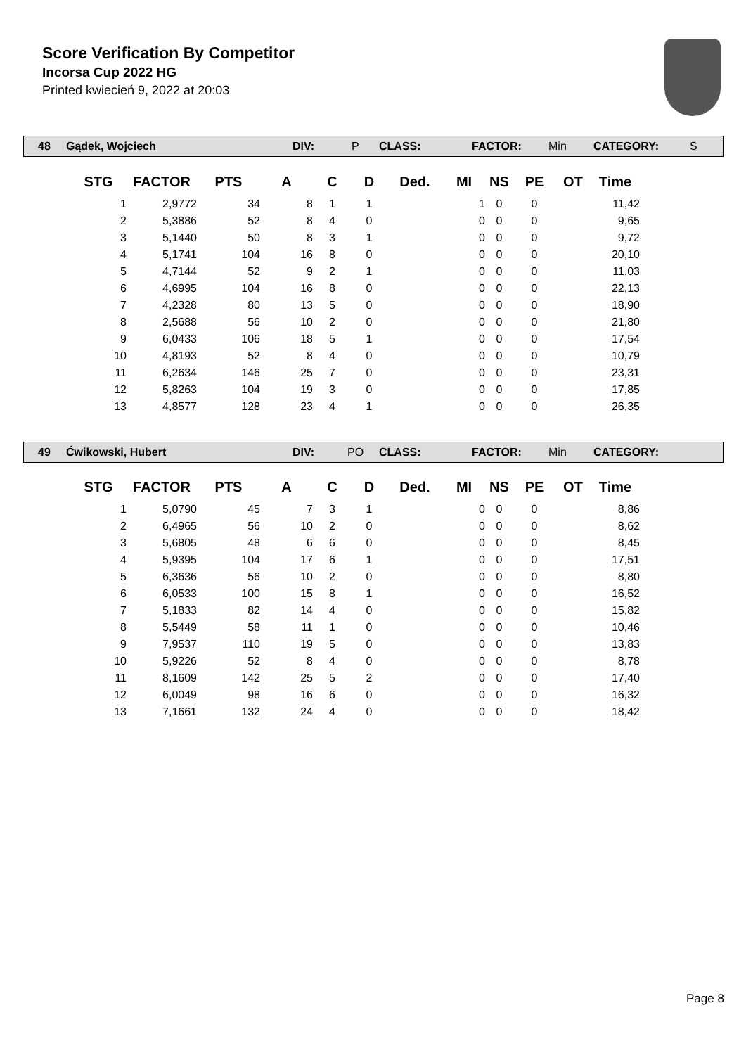Score Verification By Competitor
Incorsa Cup 2022 HG
Printed kwiecień 9, 2022 at 20:03
48 Gądek, Wojciech DIV: P CLASS: FACTOR: Min CATEGORY: S
| STG | FACTOR | PTS | A | C | D | Ded. | MI | NS | PE | OT | Time |
| --- | --- | --- | --- | --- | --- | --- | --- | --- | --- | --- | --- |
| 1 | 2,9772 | 34 | 8 | 1 | 1 | | 1 | 0 | 0 | | 11,42 |
| 2 | 5,3886 | 52 | 8 | 4 | 0 | | 0 | 0 | 0 | | 9,65 |
| 3 | 5,1440 | 50 | 8 | 3 | 1 | | 0 | 0 | 0 | | 9,72 |
| 4 | 5,1741 | 104 | 16 | 8 | 0 | | 0 | 0 | 0 | | 20,10 |
| 5 | 4,7144 | 52 | 9 | 2 | 1 | | 0 | 0 | 0 | | 11,03 |
| 6 | 4,6995 | 104 | 16 | 8 | 0 | | 0 | 0 | 0 | | 22,13 |
| 7 | 4,2328 | 80 | 13 | 5 | 0 | | 0 | 0 | 0 | | 18,90 |
| 8 | 2,5688 | 56 | 10 | 2 | 0 | | 0 | 0 | 0 | | 21,80 |
| 9 | 6,0433 | 106 | 18 | 5 | 1 | | 0 | 0 | 0 | | 17,54 |
| 10 | 4,8193 | 52 | 8 | 4 | 0 | | 0 | 0 | 0 | | 10,79 |
| 11 | 6,2634 | 146 | 25 | 7 | 0 | | 0 | 0 | 0 | | 23,31 |
| 12 | 5,8263 | 104 | 19 | 3 | 0 | | 0 | 0 | 0 | | 17,85 |
| 13 | 4,8577 | 128 | 23 | 4 | 1 | | 0 | 0 | 0 | | 26,35 |
49 Ćwikowski, Hubert DIV: PO CLASS: FACTOR: Min CATEGORY:
| STG | FACTOR | PTS | A | C | D | Ded. | MI | NS | PE | OT | Time |
| --- | --- | --- | --- | --- | --- | --- | --- | --- | --- | --- | --- |
| 1 | 5,0790 | 45 | 7 | 3 | 1 | | 0 | 0 | 0 | | 8,86 |
| 2 | 6,4965 | 56 | 10 | 2 | 0 | | 0 | 0 | 0 | | 8,62 |
| 3 | 5,6805 | 48 | 6 | 6 | 0 | | 0 | 0 | 0 | | 8,45 |
| 4 | 5,9395 | 104 | 17 | 6 | 1 | | 0 | 0 | 0 | | 17,51 |
| 5 | 6,3636 | 56 | 10 | 2 | 0 | | 0 | 0 | 0 | | 8,80 |
| 6 | 6,0533 | 100 | 15 | 8 | 1 | | 0 | 0 | 0 | | 16,52 |
| 7 | 5,1833 | 82 | 14 | 4 | 0 | | 0 | 0 | 0 | | 15,82 |
| 8 | 5,5449 | 58 | 11 | 1 | 0 | | 0 | 0 | 0 | | 10,46 |
| 9 | 7,9537 | 110 | 19 | 5 | 0 | | 0 | 0 | 0 | | 13,83 |
| 10 | 5,9226 | 52 | 8 | 4 | 0 | | 0 | 0 | 0 | | 8,78 |
| 11 | 8,1609 | 142 | 25 | 5 | 2 | | 0 | 0 | 0 | | 17,40 |
| 12 | 6,0049 | 98 | 16 | 6 | 0 | | 0 | 0 | 0 | | 16,32 |
| 13 | 7,1661 | 132 | 24 | 4 | 0 | | 0 | 0 | 0 | | 18,42 |
Page 8